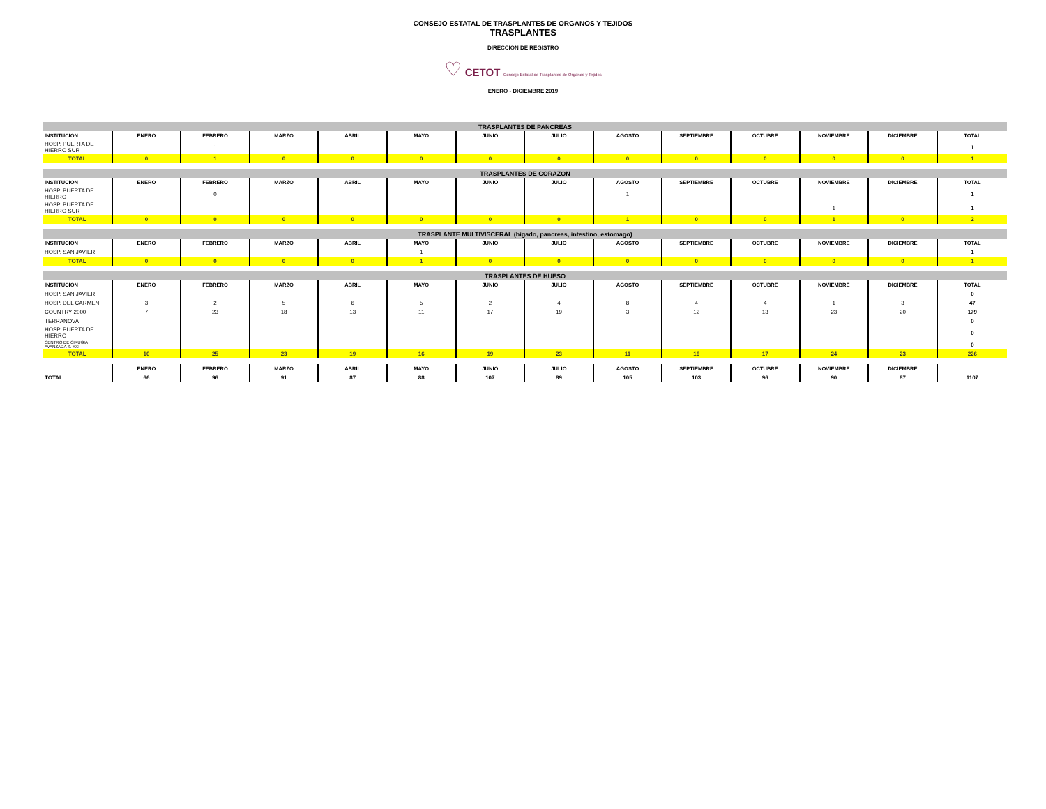CONSEJO ESTATAL DE TRASPLANTES DE ORGANOS Y TEJIDOS
TRASPLANTES
DIRECCION DE REGISTRO
♡ CETOT Consejo Estatal de Trasplantes de Órganos y Tejidos
ENERO - DICIEMBRE 2019
| TRASPLANTES DE PANCREAS | | | | | | | | | | | | | |
| INSTITUCION | ENERO | FEBRERO | MARZO | ABRIL | MAYO | JUNIO | JULIO | AGOSTO | SEPTIEMBRE | OCTUBRE | NOVIEMBRE | DICIEMBRE | TOTAL |
| HOSP. PUERTA DE HIERRO SUR | | 1 | | | | | | | | | | | 1 |
| TOTAL | 0 | 1 | 0 | 0 | 0 | 0 | 0 | 0 | 0 | 0 | 0 | 0 | 1 |
| TRASPLANTES DE CORAZON | | | | | | | | | | | | | |
| INSTITUCION | ENERO | FEBRERO | MARZO | ABRIL | MAYO | JUNIO | JULIO | AGOSTO | SEPTIEMBRE | OCTUBRE | NOVIEMBRE | DICIEMBRE | TOTAL |
| HOSP. PUERTA DE HIERRO | | 0 | | | | | | 1 | | | | | 1 |
| HOSP. PUERTA DE HIERRO SUR | | | | | | | | | | | 1 | | 1 |
| TOTAL | 0 | 0 | 0 | 0 | 0 | 0 | 0 | 1 | 0 | 0 | 1 | 0 | 2 |
| TRASPLANTE MULTIVISCERAL (hígado, pancreas, intestino, estomago) | | | | | | | | | | | | | |
| INSTITUCION | ENERO | FEBRERO | MARZO | ABRIL | MAYO | JUNIO | JULIO | AGOSTO | SEPTIEMBRE | OCTUBRE | NOVIEMBRE | DICIEMBRE | TOTAL |
| HOSP. SAN JAVIER | | | | | 1 | | | | | | | | 1 |
| TOTAL | 0 | 0 | 0 | 0 | 1 | 0 | 0 | 0 | 0 | 0 | 0 | 0 | 1 |
| TRASPLANTES DE HUESO | | | | | | | | | | | | | |
| INSTITUCION | ENERO | FEBRERO | MARZO | ABRIL | MAYO | JUNIO | JULIO | AGOSTO | SEPTIEMBRE | OCTUBRE | NOVIEMBRE | DICIEMBRE | TOTAL |
| HOSP. SAN JAVIER | | | | | | | | | | | | | 0 |
| HOSP. DEL CARMEN | 3 | 2 | 5 | 6 | 5 | 2 | 4 | 8 | 4 | 4 | 1 | 3 | 47 |
| COUNTRY 2000 | 7 | 23 | 18 | 13 | 11 | 17 | 19 | 3 | 12 | 13 | 23 | 20 | 179 |
| TERRANOVA | | | | | | | | | | | | | 0 |
| HOSP. PUERTA DE HIERRO | | | | | | | | | | | | | 0 |
| CENTRO DE CIRUGIA AVANZADA S. XXI | | | | | | | | | | | | | 0 |
| TOTAL | 10 | 25 | 23 | 19 | 16 | 19 | 23 | 11 | 16 | 17 | 24 | 23 | 226 |
| | ENERO | FEBRERO | MARZO | ABRIL | MAYO | JUNIO | JULIO | AGOSTO | SEPTIEMBRE | OCTUBRE | NOVIEMBRE | DICIEMBRE | |
| TOTAL | 66 | 96 | 91 | 87 | 88 | 107 | 89 | 105 | 103 | 96 | 90 | 87 | 1107 |